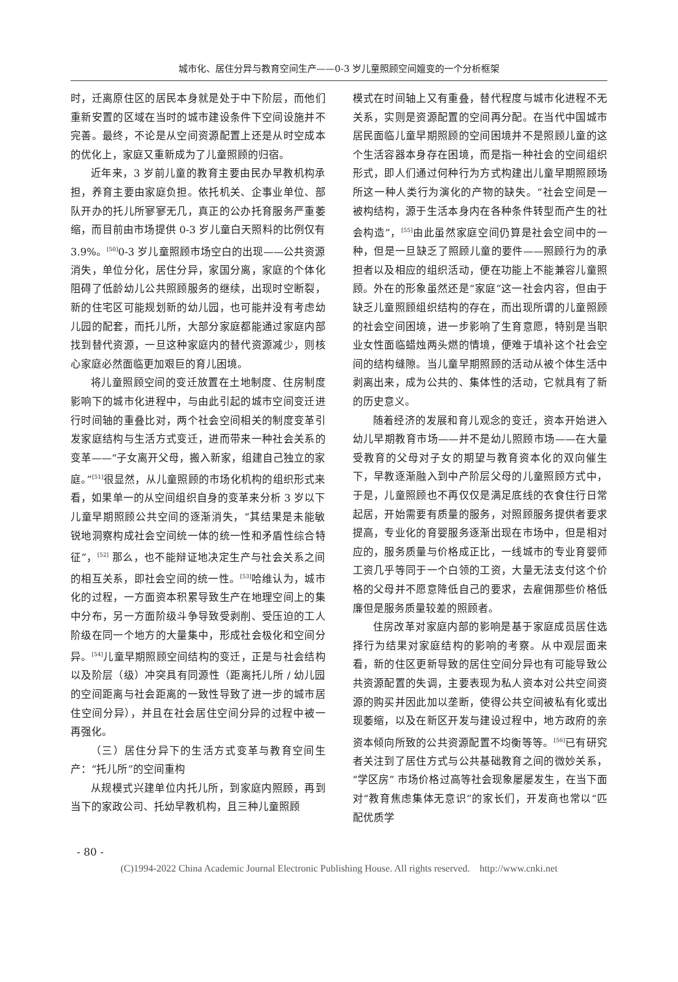城市化、居住分异与教育空间生产——0-3 岁儿童照顾空间嬗变的一个分析框架
时，迁离原住区的居民本身就是处于中下阶层，而他们重新安置的区域在当时的城市建设条件下空间设施并不完善。最终，不论是从空间资源配置上还是从时空成本的优化上，家庭又重新成为了儿童照顾的归宿。
近年来，3 岁前儿童的教育主要由民办早教机构承担，养育主要由家庭负担。依托机关、企事业单位、部队开办的托儿所寥寥无几，真正的公办托育服务严重萎缩，而目前由市场提供 0-3 岁儿童白天照料的比例仅有 3.9%。<sup>[50]</sup>0-3 岁儿童照顾市场空白的出现——公共资源消失，单位分化，居住分异，家国分离，家庭的个体化阻碍了低龄幼儿公共照顾服务的继续，出现时空断裂，新的住宅区可能规划新的幼儿园，也可能并没有考虑幼儿园的配套，而托儿所，大部分家庭都能通过家庭内部找到替代资源，一旦这种家庭内的替代资源减少，则核心家庭必然面临更加艰巨的育儿困境。
将儿童照顾空间的变迁放置在土地制度、住房制度影响下的城市化进程中，与由此引起的城市空间变迁进行时间轴的重叠比对，两个社会空间相关的制度变革引发家庭结构与生活方式变迁，进而带来一种社会关系的变革——“子女离开父母，搬入新家，组建自己独立的家庭。”<sup>[51]</sup>很显然，从儿童照顾的市场化机构的组织形式来看，如果单一的从空间组织自身的变革来分析 3 岁以下儿童早期照顾公共空间的逐渐消失，“其结果是未能敏锐地洞察构成社会空间统一体的统一性和矛盾性综合特征”，<sup>[52]</sup> 那么，也不能辩证地决定生产与社会关系之间的相互关系，即社会空间的统一性。<sup>[53]</sup>哈维认为，城市化的过程，一方面资本积累导致生产在地理空间上的集中分布，另一方面阶级斗争导致受剥削、受压迫的工人阶级在同一个地方的大量集中，形成社会极化和空间分异。<sup>[54]</sup>儿童早期照顾空间结构的变迁，正是与社会结构以及阶层（级）冲突具有同源性（距离托儿所 / 幼儿园的空间距离与社会距离的一致性导致了进一步的城市居住空间分异），并且在社会居住空间分异的过程中被一再强化。
（三）居住分异下的生活方式变革与教育空间生产：“托儿所”的空间重构
从规模式兴建单位内托儿所，到家庭内照顾，再到当下的家政公司、托幼早教机构，且三种儿童照顾
模式在时间轴上又有重叠，替代程度与城市化进程不无关系，实则是资源配置的空间再分配。在当代中国城市居民面临儿童早期照顾的空间困境并不是照顾儿童的这个生活容器本身存在困境，而是指一种社会的空间组织形式，即人们通过何种行为方式构建出儿童早期照顾场所这一种人类行为演化的产物的缺失。“社会空间是一被构结构，源于生活本身内在各种条件转型而产生的社会构造”，<sup>[55]</sup>由此虽然家庭空间仍算是社会空间中的一种，但是一旦缺乏了照顾儿童的要件——照顾行为的承担者以及相应的组织活动，便在功能上不能兼容儿童照顾。外在的形象虽然还是“家庭”这一社会内容，但由于缺乏儿童照顾组织结构的存在，而出现所谓的儿童照顾的社会空间困境，进一步影响了生育意愿，特别是当职业女性面临蜡烛两头燃的情境，便难于填补这个社会空间的结构缝隙。当儿童早期照顾的活动从被个体生活中剥离出来，成为公共的、集体性的活动，它就具有了新的历史意义。
随着经济的发展和育儿观念的变迁，资本开始进入幼儿早期教育市场——并不是幼儿照顾市场——在大量受教育的父母对子女的期望与教育资本化的双向催生下，早教逐渐融入到中产阶层父母的儿童照顾方式中，于是，儿童照顾也不再仅仅是满足底线的衣食住行日常起居，开始需要有质量的服务，对照顾服务提供者要求提高，专业化的育婴服务逐渐出现在市场中，但是相对应的，服务质量与价格成正比，一线城市的专业育婴师工资几乎等同于一个白领的工资，大量无法支付这个价格的父母并不愿意降低自己的要求，去雇佣那些价格低廉但是服务质量较差的照顾者。
住房改革对家庭内部的影响是基于家庭成员居住选择行为结果对家庭结构的影响的考察。从中观层面来看，新的住区更新导致的居住空间分异也有可能导致公共资源配置的失调，主要表现为私人资本对公共空间资源的购买并因此加以垄断，使得公共空间被私有化或出现萎缩，以及在新区开发与建设过程中，地方政府的亲资本倾向所致的公共资源配置不均衡等等。<sup>[56]</sup>已有研究者关注到了居住方式与公共基础教育之间的微妙关系，“学区房” 市场价格过高等社会现象屡屡发生，在当下面对“教育焦虑集体无意识”的家长们，开发商也常以“匹配优质学
- 80 -
(C)1994-2022 China Academic Journal Electronic Publishing House. All rights reserved. http://www.cnki.net